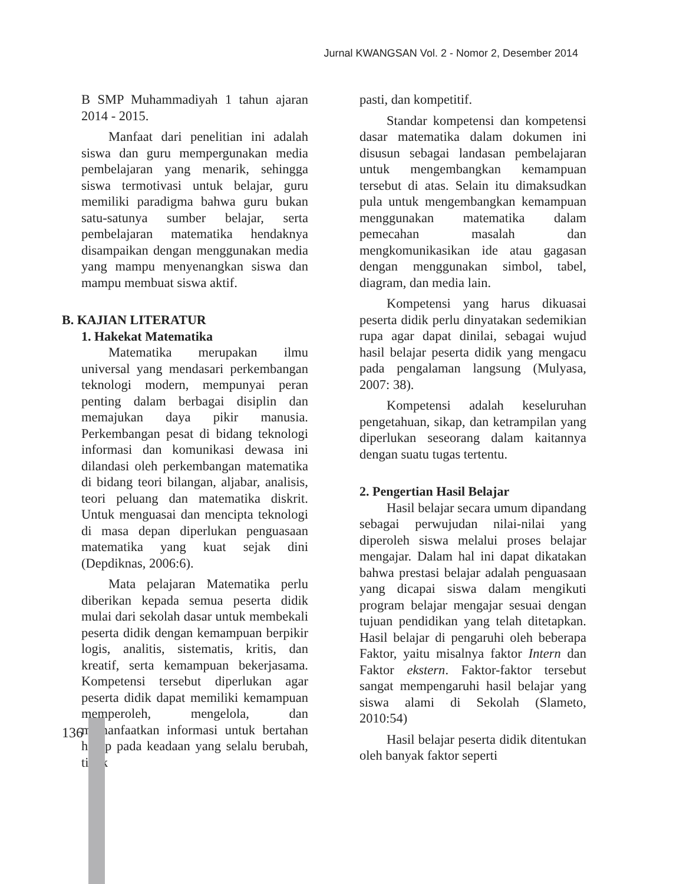Jurnal KWANGSAN Vol. 2 - Nomor 2, Desember 2014
B SMP Muhammadiyah 1 tahun ajaran 2014 - 2015.
Manfaat dari penelitian ini adalah siswa dan guru mempergunakan media pembelajaran yang menarik, sehingga siswa termotivasi untuk belajar, guru memiliki paradigma bahwa guru bukan satu-satunya sumber belajar, serta pembelajaran matematika hendaknya disampaikan dengan menggunakan media yang mampu menyenangkan siswa dan mampu membuat siswa aktif.
B. KAJIAN LITERATUR
1. Hakekat Matematika
Matematika merupakan ilmu universal yang mendasari perkembangan teknologi modern, mempunyai peran penting dalam berbagai disiplin dan memajukan daya pikir manusia. Perkembangan pesat di bidang teknologi informasi dan komunikasi dewasa ini dilandasi oleh perkembangan matematika di bidang teori bilangan, aljabar, analisis, teori peluang dan matematika diskrit. Untuk menguasai dan mencipta teknologi di masa depan diperlukan penguasaan matematika yang kuat sejak dini (Depdiknas, 2006:6).
Mata pelajaran Matematika perlu diberikan kepada semua peserta didik mulai dari sekolah dasar untuk membekali peserta didik dengan kemampuan berpikir logis, analitis, sistematis, kritis, dan kreatif, serta kemampuan bekerjasama. Kompetensi tersebut diperlukan agar peserta didik dapat memiliki kemampuan memperoleh, mengelola, dan memanfaatkan informasi untuk bertahan hidup pada keadaan yang selalu berubah, tidak
pasti, dan kompetitif.
Standar kompetensi dan kompetensi dasar matematika dalam dokumen ini disusun sebagai landasan pembelajaran untuk mengembangkan kemampuan tersebut di atas. Selain itu dimaksudkan pula untuk mengembangkan kemampuan menggunakan matematika dalam pemecahan masalah dan mengkomunikasikan ide atau gagasan dengan menggunakan simbol, tabel, diagram, dan media lain.
Kompetensi yang harus dikuasai peserta didik perlu dinyatakan sedemikian rupa agar dapat dinilai, sebagai wujud hasil belajar peserta didik yang mengacu pada pengalaman langsung (Mulyasa, 2007: 38).
Kompetensi adalah keseluruhan pengetahuan, sikap, dan ketrampilan yang diperlukan seseorang dalam kaitannya dengan suatu tugas tertentu.
2. Pengertian Hasil Belajar
Hasil belajar secara umum dipandang sebagai perwujudan nilai-nilai yang diperoleh siswa melalui proses belajar mengajar. Dalam hal ini dapat dikatakan bahwa prestasi belajar adalah penguasaan yang dicapai siswa dalam mengikuti program belajar mengajar sesuai dengan tujuan pendidikan yang telah ditetapkan. Hasil belajar di pengaruhi oleh beberapa Faktor, yaitu misalnya faktor Intern dan Faktor ekstern. Faktor-faktor tersebut sangat mempengaruhi hasil belajar yang siswa alami di Sekolah (Slameto, 2010:54)
Hasil belajar peserta didik ditentukan oleh banyak faktor seperti
136